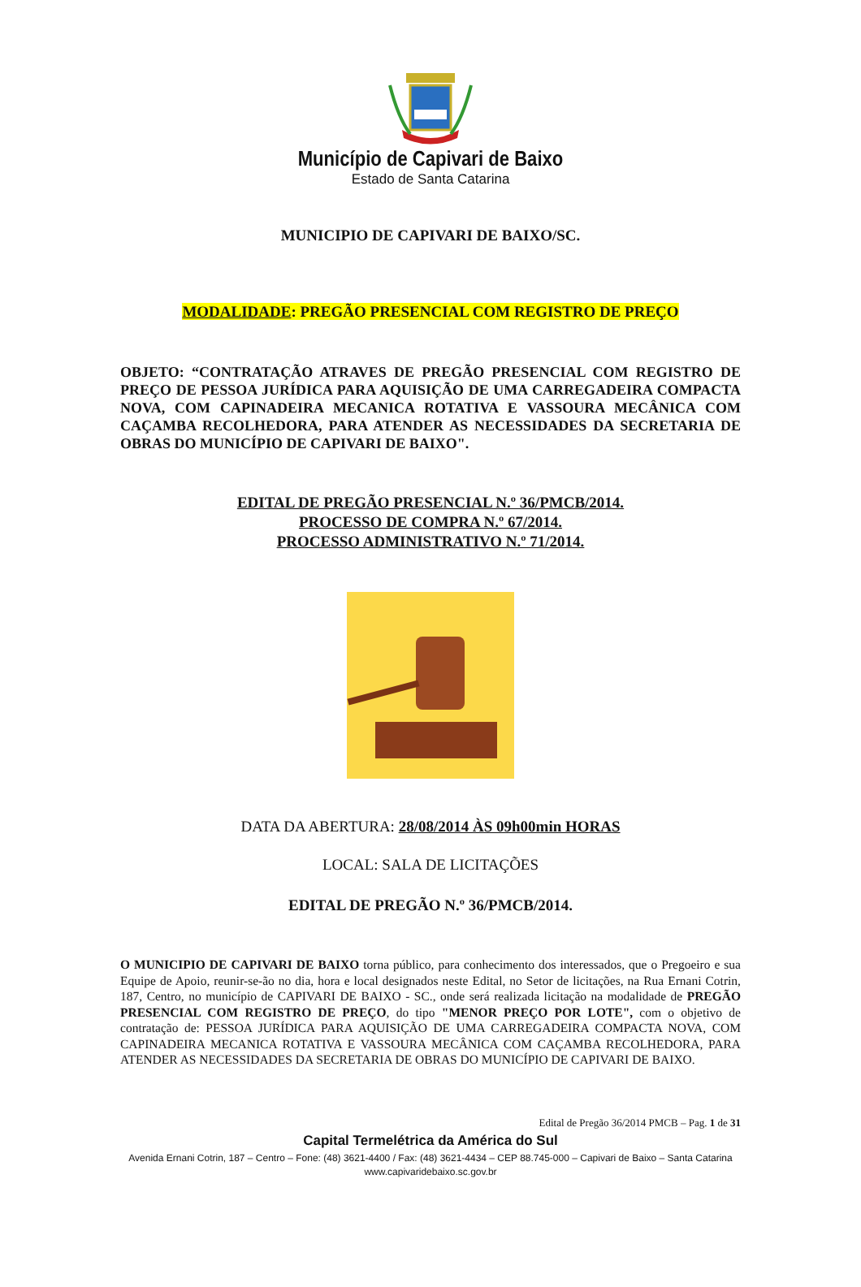Município de Capivari de Baixo
Estado de Santa Catarina
MUNICIPIO DE CAPIVARI DE BAIXO/SC.
MODALIDADE: PREGÃO PRESENCIAL COM REGISTRO DE PREÇO
OBJETO: “CONTRATAÇÃO ATRAVES DE PREGÃO PRESENCIAL COM REGISTRO DE PREÇO DE PESSOA JURÍDICA PARA AQUISIÇÃO DE UMA CARREGADEIRA COMPACTA NOVA, COM CAPINADEIRA MECANICA ROTATIVA E VASSOURA MECÂNICA COM CAÇAMBA RECOLHEDORA, PARA ATENDER AS NECESSIDADES DA SECRETARIA DE OBRAS DO MUNICÍPIO DE CAPIVARI DE BAIXO".
EDITAL DE PREGÃO PRESENCIAL N.º 36/PMCB/2014.
PROCESSO DE COMPRA N.º 67/2014.
PROCESSO ADMINISTRATIVO N.º 71/2014.
DATA DA ABERTURA: 28/08/2014 ÀS 09h00min HORAS
LOCAL: SALA DE LICITAÇÕES
EDITAL DE PREGÃO N.º 36/PMCB/2014.
O MUNICIPIO DE CAPIVARI DE BAIXO torna público, para conhecimento dos interessados, que o Pregoeiro e sua Equipe de Apoio, reunir-se-ão no dia, hora e local designados neste Edital, no Setor de licitações, na Rua Ernani Cotrin, 187, Centro, no município de CAPIVARI DE BAIXO - SC., onde será realizada licitação na modalidade de PREGÃO PRESENCIAL COM REGISTRO DE PREÇO, do tipo "MENOR PREÇO POR LOTE", com o objetivo de contratação de: PESSOA JURÍDICA PARA AQUISIÇÃO DE UMA CARREGADEIRA COMPACTA NOVA, COM CAPINADEIRA MECANICA ROTATIVA E VASSOURA MECÂNICA COM CAÇAMBA RECOLHEDORA, PARA ATENDER AS NECESSIDADES DA SECRETARIA DE OBRAS DO MUNICÍPIO DE CAPIVARI DE BAIXO.
Edital de Pregão 36/2014 PMCB – Pag. 1 de 31
Capital Termelétrica da América do Sul
Avenida Ernani Cotrin, 187 – Centro – Fone: (48) 3621-4400 / Fax: (48) 3621-4434 – CEP 88.745-000 – Capivari de Baixo – Santa Catarina
www.capivaridebaixo.sc.gov.br